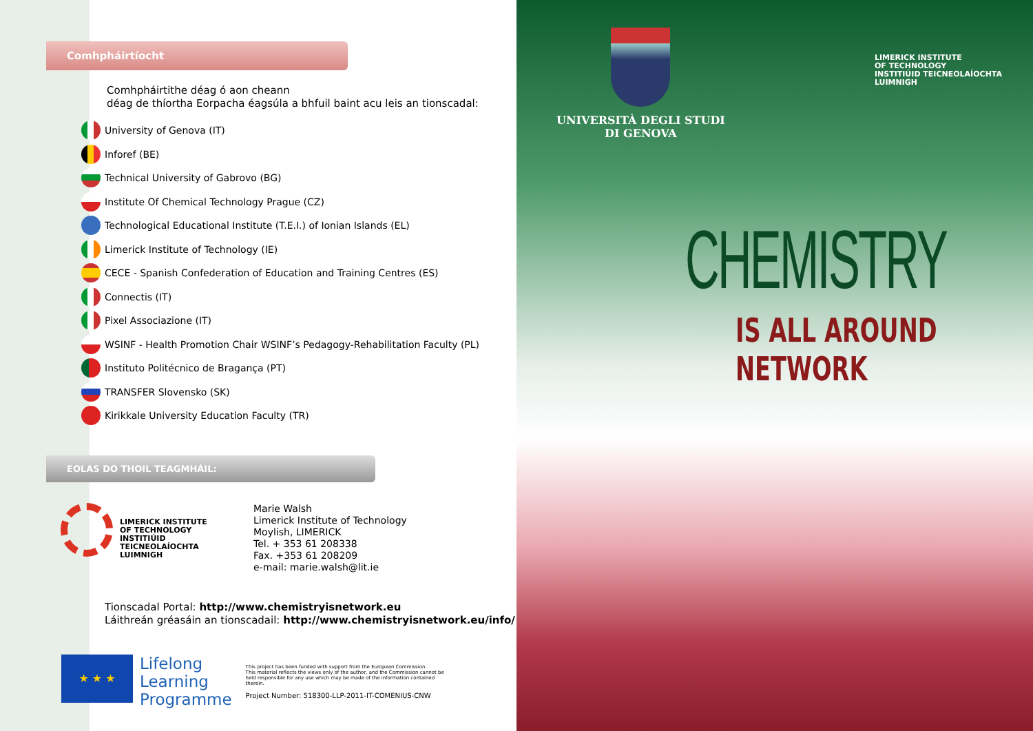Comhpháirtíocht
Comhpháirtithe déag ó aon cheann
déag de thíortha Eorpacha éagsúla a bhfuil baint acu leis an tionscadal:
University of Genova (IT)
Inforef (BE)
Technical University of Gabrovo (BG)
Institute Of Chemical Technology Prague (CZ)
Technological Educational Institute (T.E.I.) of Ionian Islands (EL)
Limerick Institute of Technology (IE)
CECE - Spanish Confederation of Education and Training Centres (ES)
Connectis (IT)
Pixel Associazione (IT)
WSINF - Health Promotion Chair WSINF’s Pedagogy-Rehabilitation Faculty (PL)
Instituto Politécnico de Bragança (PT)
TRANSFER Slovensko (SK)
Kirikkale University Education Faculty (TR)
EOLAS DO THOIL TEAGMHÁIL:
LIMERICK INSTITUTE
OF TECHNOLOGY
INSTITIÚID TEICNEOLAÍOCHTA
LUIMNIGH
Marie Walsh
Limerick Institute of Technology
Moylish, LIMERICK
Tel. + 353 61 208338
Fax. +353 61 208209
e-mail: marie.walsh@lit.ie
Tionscadal Portal: http://www.chemistryisnetwork.eu
Láithreán gréasáin an tionscadail: http://www.chemistryisnetwork.eu/info/
★ ★ ★
Lifelong
Learning
Programme
This project has been funded with support from the European Commission.
This material reflects the views only of the author, and the Commission cannot be held responsible for any use which may be made of the information contained therein.
Project Number: 518300-LLP-2011-IT-COMENIUS-CNW
UNIVERSITÀ DEGLI STUDI
DI GENOVA
LIMERICK INSTITUTE
OF TECHNOLOGY
INSTITIÚID TEICNEOLAÍOCHTA
LUIMNIGH
CHEMISTRY
IS ALL AROUND NETWORK